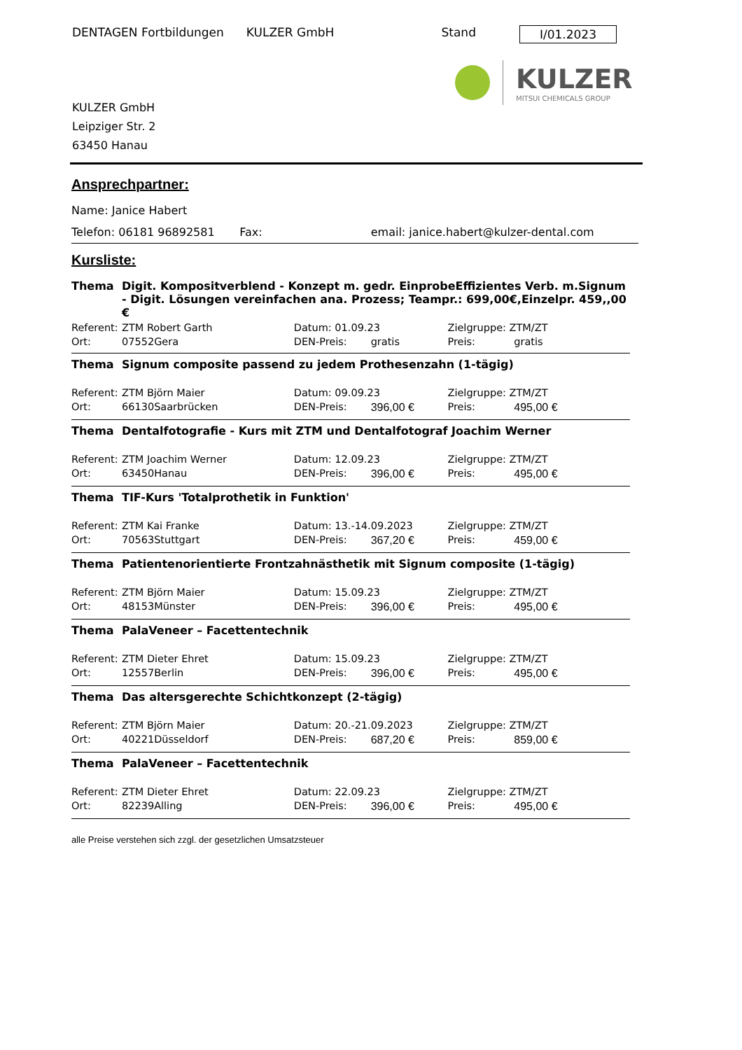DENTAGEN Fortbildungen KULZER GmbH Stand I/01.2023
KULZER
MITSUI CHEMICALS GROUP
KULZER GmbH
Leipziger Str. 2
63450 Hanau
Ansprechpartner:
Name: Janice Habert
Telefon: 06181 96892581 Fax: email: janice.habert@kulzer-dental.com
Kursliste:
| Thema | Digit. Kompositverblend - Konzept m. gedr. EinprobeEffizientes Verb. m.Signum - Digit. Lösungen vereinfachen ana. Prozess; Teampr.: 699,00€,Einzelpr. 459,,00 € | | | | | |
| Referent: | ZTM Robert Garth | | Datum: 01.09.23 | | Zielgruppe: ZTM/ZT | |
| Ort: | 07552 | Gera | DEN-Preis: | gratis | Preis: | gratis |
| Thema | Signum composite passend zu jedem Prothesenzahn (1-tägig) | | | | | |
| Referent: | ZTM Björn Maier | | Datum: 09.09.23 | | Zielgruppe: ZTM/ZT | |
| Ort: | 66130 | Saarbrücken | DEN-Preis: | 396,00 € | Preis: | 495,00 € |
| Thema | Dentalfotografie - Kurs mit ZTM und Dentalfotograf Joachim Werner | | | | | |
| Referent: | ZTM Joachim Werner | | Datum: 12.09.23 | | Zielgruppe: ZTM/ZT | |
| Ort: | 63450 | Hanau | DEN-Preis: | 396,00 € | Preis: | 495,00 € |
| Thema | TIF-Kurs 'Totalprothetik in Funktion' | | | | | |
| Referent: | ZTM Kai Franke | | Datum: 13.-14.09.2023 | | Zielgruppe: ZTM/ZT | |
| Ort: | 70563 | Stuttgart | DEN-Preis: | 367,20 € | Preis: | 459,00 € |
| Thema | Patientenorientierte Frontzahnästhetik mit Signum composite (1-tägig) | | | | | |
| Referent: | ZTM Björn Maier | | Datum: 15.09.23 | | Zielgruppe: ZTM/ZT | |
| Ort: | 48153 | Münster | DEN-Preis: | 396,00 € | Preis: | 495,00 € |
| Thema | PalaVeneer – Facettentechnik | | | | | |
| Referent: | ZTM Dieter Ehret | | Datum: 15.09.23 | | Zielgruppe: ZTM/ZT | |
| Ort: | 12557 | Berlin | DEN-Preis: | 396,00 € | Preis: | 495,00 € |
| Thema | Das altersgerechte Schichtkonzept (2-tägig) | | | | | |
| Referent: | ZTM Björn Maier | | Datum: 20.-21.09.2023 | | Zielgruppe: ZTM/ZT | |
| Ort: | 40221 | Düsseldorf | DEN-Preis: | 687,20 € | Preis: | 859,00 € |
| Thema | PalaVeneer – Facettentechnik | | | | | |
| Referent: | ZTM Dieter Ehret | | Datum: 22.09.23 | | Zielgruppe: ZTM/ZT | |
| Ort: | 82239 | Alling | DEN-Preis: | 396,00 € | Preis: | 495,00 € |
alle Preise verstehen sich zzgl. der gesetzlichen Umsatzsteuer